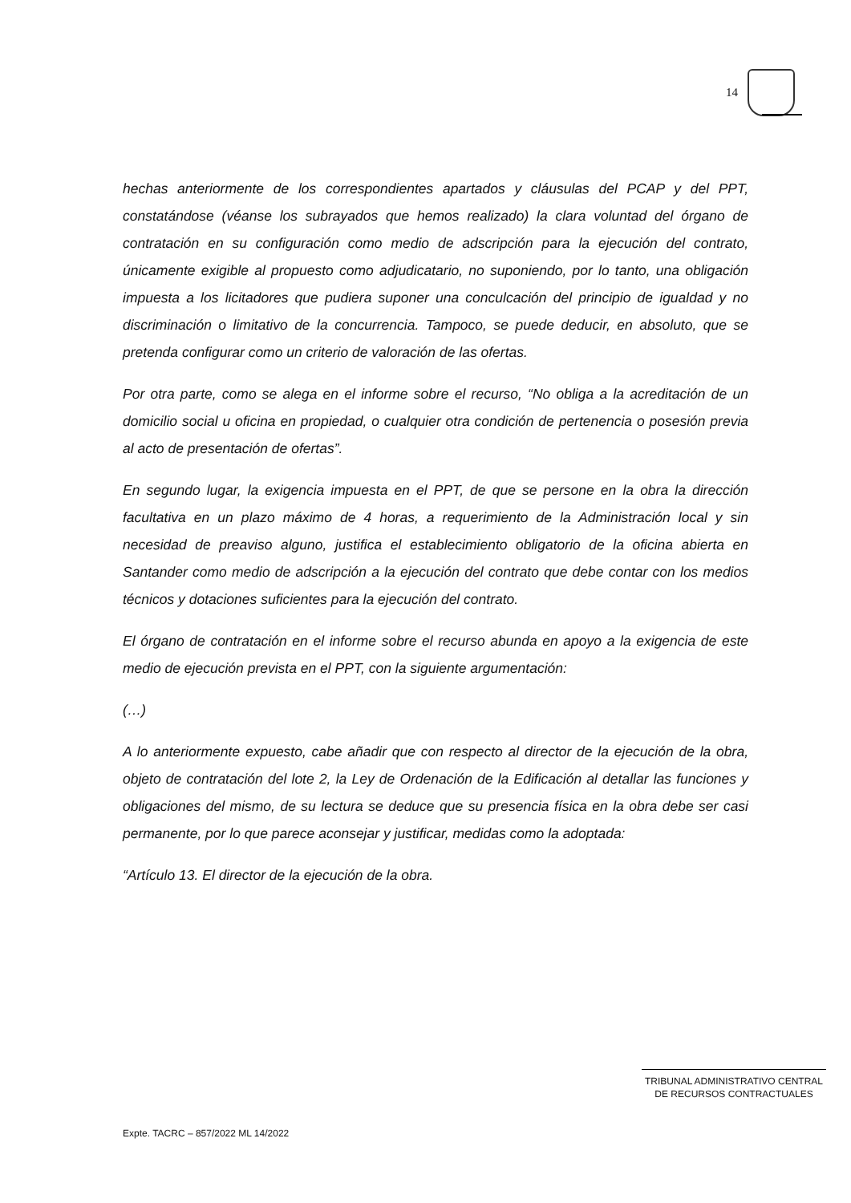14
hechas anteriormente de los correspondientes apartados y cláusulas del PCAP y del PPT, constatándose (véanse los subrayados que hemos realizado) la clara voluntad del órgano de contratación en su configuración como medio de adscripción para la ejecución del contrato, únicamente exigible al propuesto como adjudicatario, no suponiendo, por lo tanto, una obligación impuesta a los licitadores que pudiera suponer una conculcación del principio de igualdad y no discriminación o limitativo de la concurrencia. Tampoco, se puede deducir, en absoluto, que se pretenda configurar como un criterio de valoración de las ofertas.
Por otra parte, como se alega en el informe sobre el recurso, “No obliga a la acreditación de un domicilio social u oficina en propiedad, o cualquier otra condición de pertenencia o posesión previa al acto de presentación de ofertas”.
En segundo lugar, la exigencia impuesta en el PPT, de que se persone en la obra la dirección facultativa en un plazo máximo de 4 horas, a requerimiento de la Administración local y sin necesidad de preaviso alguno, justifica el establecimiento obligatorio de la oficina abierta en Santander como medio de adscripción a la ejecución del contrato que debe contar con los medios técnicos y dotaciones suficientes para la ejecución del contrato.
El órgano de contratación en el informe sobre el recurso abunda en apoyo a la exigencia de este medio de ejecución prevista en el PPT, con la siguiente argumentación:
(…)
A lo anteriormente expuesto, cabe añadir que con respecto al director de la ejecución de la obra, objeto de contratación del lote 2, la Ley de Ordenación de la Edificación al detallar las funciones y obligaciones del mismo, de su lectura se deduce que su presencia física en la obra debe ser casi permanente, por lo que parece aconsejar y justificar, medidas como la adoptada:
“Artículo 13. El director de la ejecución de la obra.
TRIBUNAL ADMINISTRATIVO CENTRAL
DE RECURSOS CONTRACTUALES
Expte. TACRC – 857/2022 ML 14/2022